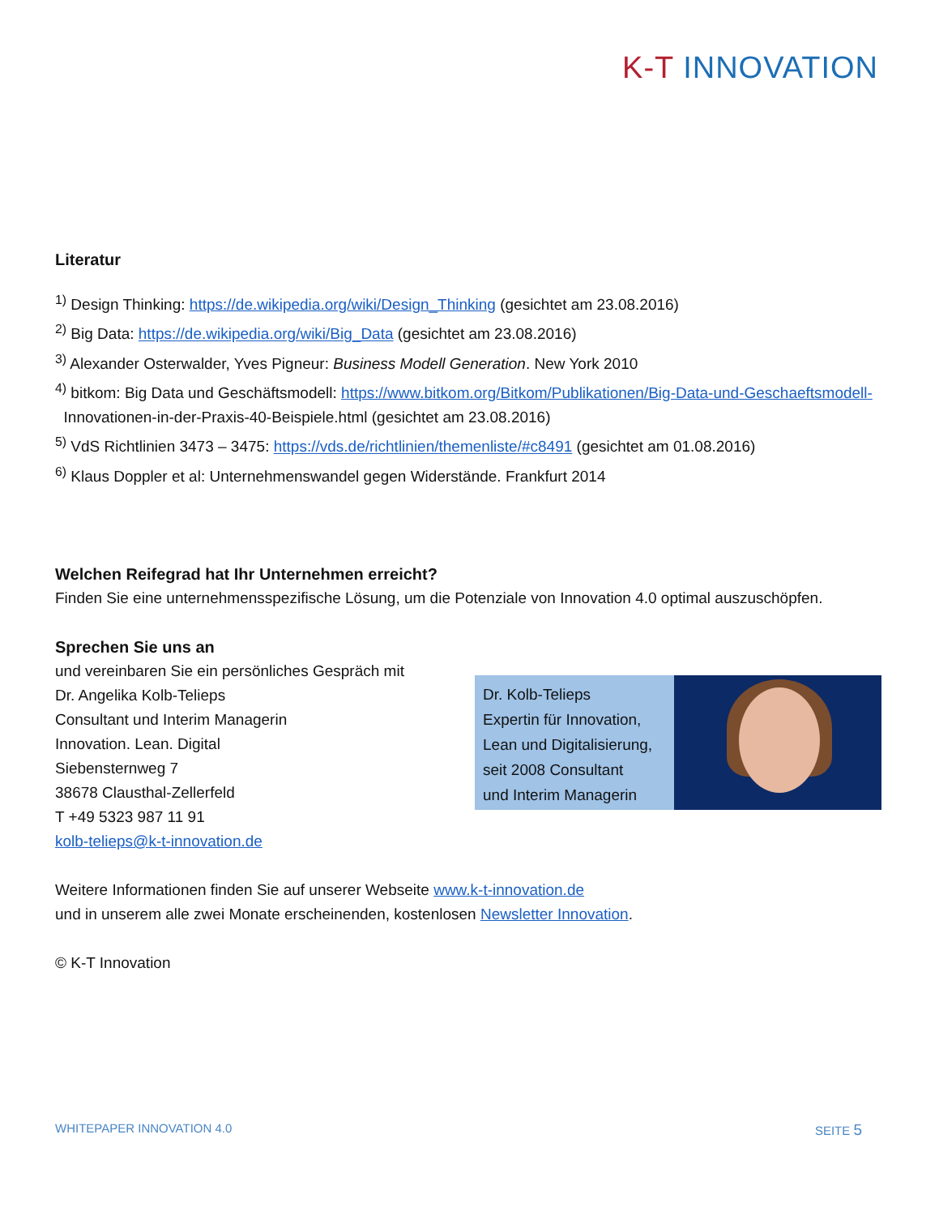K-T INNOVATION
Literatur
<sup>1)</sup> Design Thinking: https://de.wikipedia.org/wiki/Design_Thinking (gesichtet am 23.08.2016)
<sup>2)</sup> Big Data: https://de.wikipedia.org/wiki/Big_Data (gesichtet am 23.08.2016)
<sup>3)</sup> Alexander Osterwalder, Yves Pigneur: Business Modell Generation. New York 2010
<sup>4)</sup> bitkom: Big Data und Geschäftsmodell: https://www.bitkom.org/Bitkom/Publikationen/Big-Data-und-Geschaeftsmodell-
Innovationen-in-der-Praxis-40-Beispiele.html (gesichtet am 23.08.2016)
<sup>5)</sup> VdS Richtlinien 3473 – 3475: https://vds.de/richtlinien/themenliste/#c8491 (gesichtet am 01.08.2016)
<sup>6)</sup> Klaus Doppler et al: Unternehmenswandel gegen Widerstände. Frankfurt 2014
Welchen Reifegrad hat Ihr Unternehmen erreicht?
Finden Sie eine unternehmensspezifische Lösung, um die Potenziale von Innovation 4.0 optimal auszuschöpfen.
Sprechen Sie uns an
und vereinbaren Sie ein persönliches Gespräch mit
Dr. Angelika Kolb-Telieps
Consultant und Interim Managerin
Innovation. Lean. Digital
Siebensternweg 7
38678 Clausthal-Zellerfeld
T +49 5323 987 11 91
kolb-telieps@k-t-innovation.de
Dr. Kolb-Telieps
Expertin für Innovation,
Lean und Digitalisierung,
seit 2008 Consultant
und Interim Managerin
Weitere Informationen finden Sie auf unserer Webseite www.k-t-innovation.de
und in unserem alle zwei Monate erscheinenden, kostenlosen Newsletter Innovation.
© K-T Innovation
WHITEPAPER INNOVATION 4.0 SEITE 5